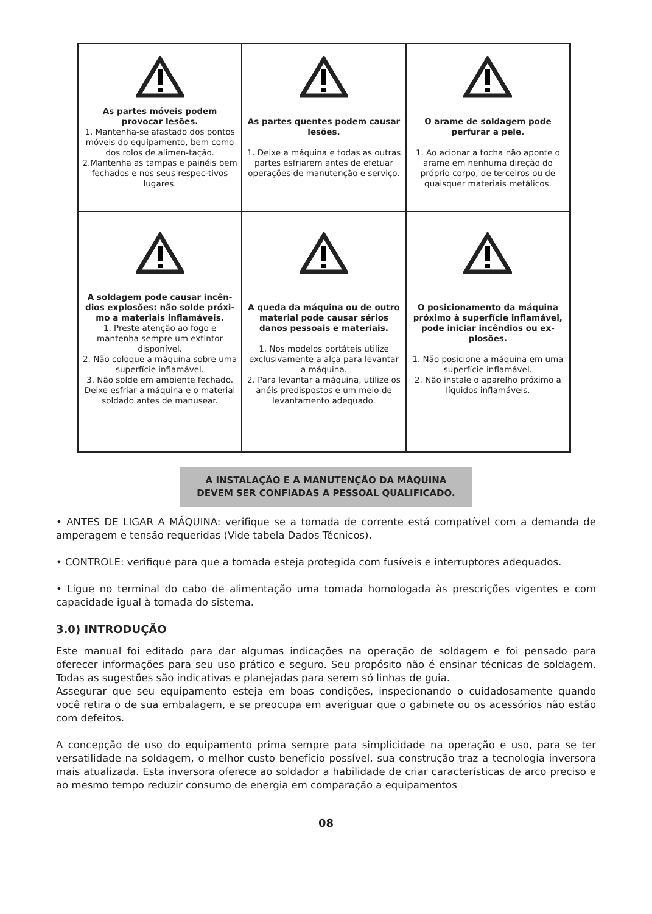| As partes móveis podem provocar lesões. 1. Mantenha-se afastado dos pontos móveis do equipamento, bem como dos rolos de alimen-tação. 2.Mantenha as tampas e painéis bem fechados e nos seus respec-tivos lugares. | As partes quentes podem causar lesões. 1. Deixe a máquina e todas as outras partes esfriarem antes de efetuar operações de manutenção e serviço. | O arame de soldagem pode perfurar a pele. 1. Ao acionar a tocha não aponte o arame em nenhuma direção do próprio corpo, de terceiros ou de quaisquer materiais metálicos. |
| A soldagem pode causar incên-dios explosões: não solde próxi-mo a materiais inflamáveis. 1. Preste atenção ao fogo e mantenha sempre um extintor disponível. 2. Não coloque a máquina sobre uma superfície inflamável. 3. Não solde em ambiente fechado. Deixe esfriar a máquina e o material soldado antes de manusear. | A queda da máquina ou de outro material pode causar sérios danos pessoais e materiais. 1. Nos modelos portáteis utilize exclusivamente a alça para levantar a máquina. 2. Para levantar a máquina, utilize os anéis predispostos e um meio de levantamento adequado. | O posicionamento da máquina próximo à superfície inflamável, pode iniciar incêndios ou ex-plosões. 1. Não posicione a máquina em uma superfície inflamável. 2. Não instale o aparelho próximo a líquidos inflamáveis. |
A INSTALAÇÃO E A MANUTENÇÃO DA MÁQUINA
DEVEM SER CONFIADAS A PESSOAL QUALIFICADO.
• ANTES DE LIGAR A MÁQUINA: verifique se a tomada de corrente está compatível com a demanda de amperagem e tensão requeridas (Vide tabela Dados Técnicos).
• CONTROLE: verifique para que a tomada esteja protegida com fusíveis e interruptores adequados.
• Ligue no terminal do cabo de alimentação uma tomada homologada às prescrições vigentes e com capacidade igual à tomada do sistema.
3.0) INTRODUÇÃO
Este manual foi editado para dar algumas indicações na operação de soldagem e foi pensado para oferecer informações para seu uso prático e seguro. Seu propósito não é ensinar técnicas de soldagem. Todas as sugestões são indicativas e planejadas para serem só linhas de guia.
Assegurar que seu equipamento esteja em boas condições, inspecionando o cuidadosamente quando você retira o de sua embalagem, e se preocupa em averiguar que o gabinete ou os acessórios não estão com defeitos.
A concepção de uso do equipamento prima sempre para simplicidade na operação e uso, para se ter versatilidade na soldagem, o melhor custo benefício possível, sua construção traz a tecnologia inversora mais atualizada. Esta inversora oferece ao soldador a habilidade de criar características de arco preciso e ao mesmo tempo reduzir consumo de energia em comparação a equipamentos
08